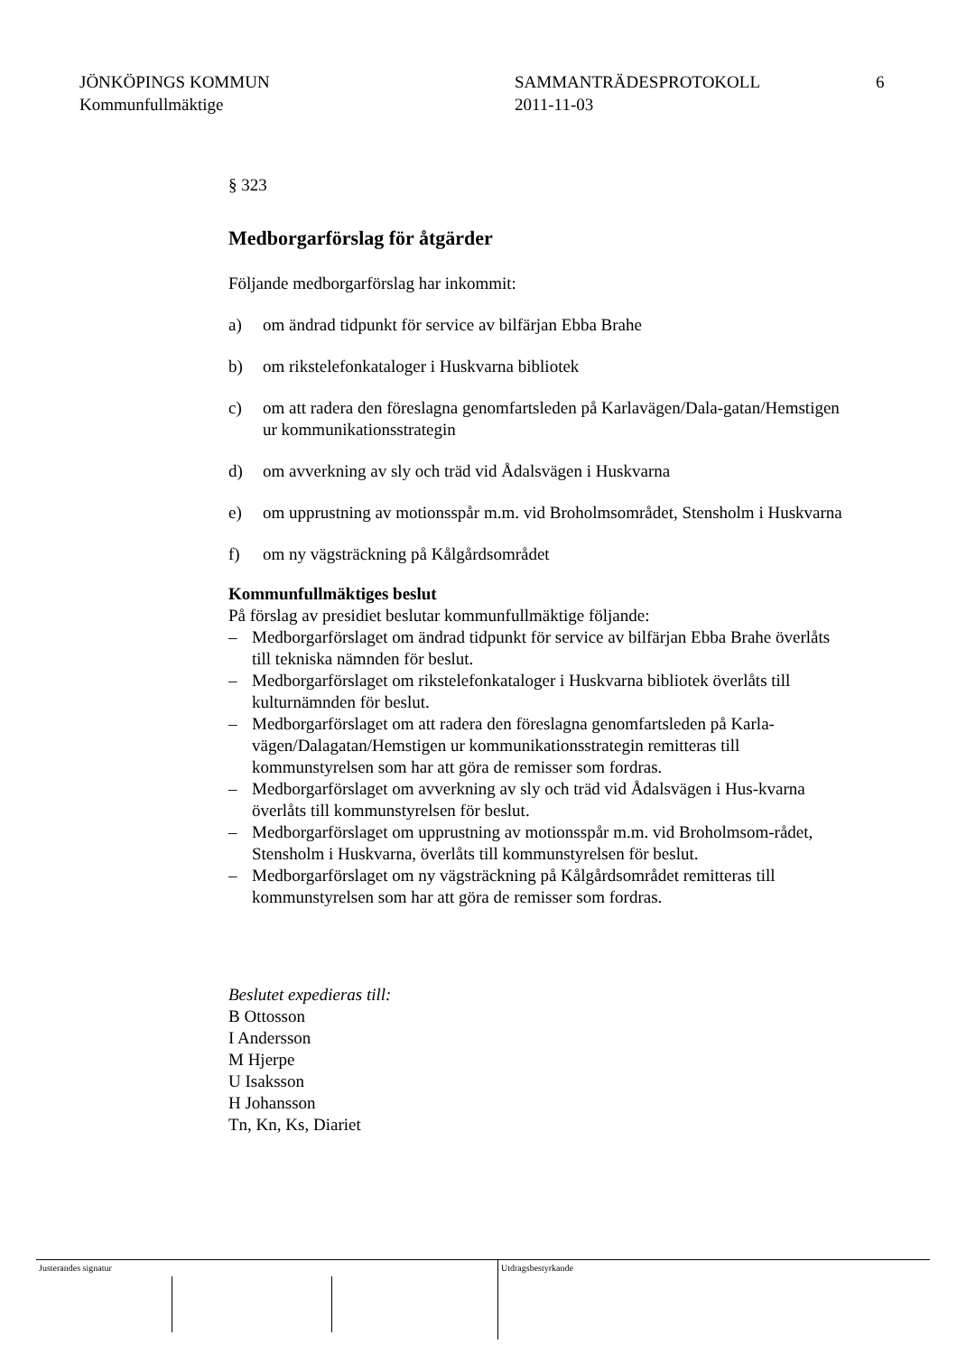JÖNKÖPINGS KOMMUN
Kommunfullmäktige
SAMMANTRÄDESPROTOKOLL
2011-11-03
6
§ 323
Medborgarförslag för åtgärder
Följande medborgarförslag har inkommit:
a) om ändrad tidpunkt för service av bilfärjan Ebba Brahe
b) om rikstelefonkataloger i Huskvarna bibliotek
c) om att radera den föreslagna genomfartsleden på Karlavägen/Dala-gatan/Hemstigen ur kommunikationsstrategin
d) om avverkning av sly och träd vid Ådalsvägen i Huskvarna
e) om upprustning av motionsspår m.m. vid Broholmsområdet, Stensholm i Huskvarna
f) om ny vägsträckning på Kålgårdsområdet
Kommunfullmäktiges beslut
På förslag av presidiet beslutar kommunfullmäktige följande:
– Medborgarförslaget om ändrad tidpunkt för service av bilfärjan Ebba Brahe överlåts till tekniska nämnden för beslut.
– Medborgarförslaget om rikstelefonkataloger i Huskvarna bibliotek överlåts till kulturnämnden för beslut.
– Medborgarförslaget om att radera den föreslagna genomfartsleden på Karla-vägen/Dalagatan/Hemstigen ur kommunikationsstrategin remitteras till kommunstyrelsen som har att göra de remisser som fordras.
– Medborgarförslaget om avverkning av sly och träd vid Ådalsvägen i Hus-kvarna överlåts till kommunstyrelsen för beslut.
– Medborgarförslaget om upprustning av motionsspår m.m. vid Broholmsom-rådet, Stensholm i Huskvarna, överlåts till kommunstyrelsen för beslut.
– Medborgarförslaget om ny vägsträckning på Kålgårdsområdet remitteras till kommunstyrelsen som har att göra de remisser som fordras.
Beslutet expedieras till:
B Ottosson
I Andersson
M Hjerpe
U Isaksson
H Johansson
Tn, Kn, Ks, Diariet
Justerandes signatur Utdragsbestyrkande